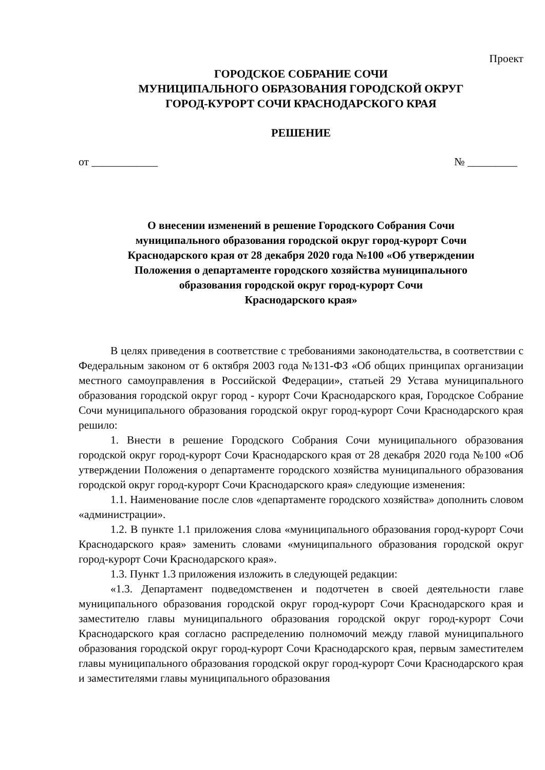Проект
ГОРОДСКОЕ СОБРАНИЕ СОЧИ
МУНИЦИПАЛЬНОГО ОБРАЗОВАНИЯ ГОРОДСКОЙ ОКРУГ
ГОРОД-КУРОРТ СОЧИ КРАСНОДАРСКОГО КРАЯ
РЕШЕНИЕ
от ____________ № _________
О внесении изменений в решение Городского Собрания Сочи
муниципального образования городской округ город-курорт Сочи
Краснодарского края от 28 декабря 2020 года №100 «Об утверждении
Положения о департаменте городского хозяйства муниципального
образования городской округ город-курорт Сочи
Краснодарского края»
В целях приведения в соответствие с требованиями законодательства, в соответствии с Федеральным законом от 6 октября 2003 года №131-ФЗ «Об общих принципах организации местного самоуправления в Российской Федерации», статьей 29 Устава муниципального образования городской округ город - курорт Сочи Краснодарского края, Городское Собрание Сочи муниципального образования городской округ город-курорт Сочи Краснодарского края решило:
1. Внести в решение Городского Собрания Сочи муниципального образования городской округ город-курорт Сочи Краснодарского края от 28 декабря 2020 года №100 «Об утверждении Положения о департаменте городского хозяйства муниципального образования городской округ город-курорт Сочи Краснодарского края» следующие изменения:
1.1. Наименование после слов «департаменте городского хозяйства» дополнить словом «администрации».
1.2. В пункте 1.1 приложения слова «муниципального образования город-курорт Сочи Краснодарского края» заменить словами «муниципального образования городской округ город-курорт Сочи Краснодарского края».
1.3. Пункт 1.3 приложения изложить в следующей редакции:
«1.3. Департамент подведомственен и подотчетен в своей деятельности главе муниципального образования городской округ город-курорт Сочи Краснодарского края и заместителю главы муниципального образования городской округ город-курорт Сочи Краснодарского края согласно распределению полномочий между главой муниципального образования городской округ город-курорт Сочи Краснодарского края, первым заместителем главы муниципального образования городской округ город-курорт Сочи Краснодарского края и заместителями главы муниципального образования